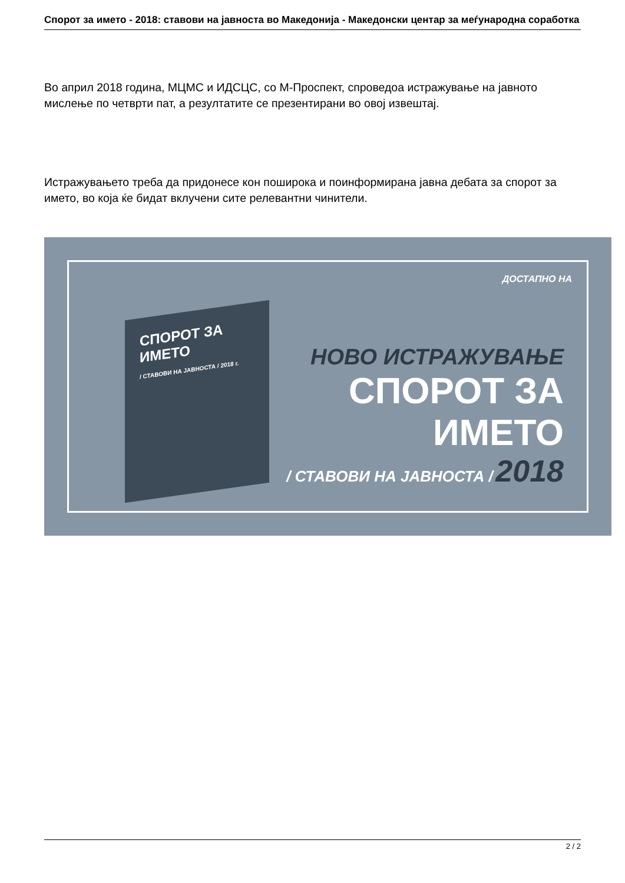Спорот за името - 2018: ставови на јавноста во Македонија - Македонски центар за меѓународна соработка
Во април 2018 година, МЦМС и ИДСЦС, со М-Проспект, спроведоа истражување на јавното мислење по четврти пат, а резултатите се презентирани во овој извештај.
Истражувањето треба да придонесе кон поширока и поинформирана јавна дебата за спорот за името, во која ќе бидат вклучени сите релевантни чинители.
СПОРОТ ЗА ИМЕТО
/ СТАВОВИ НА ЈАВНОСТА / 2018 г.
ДОСТАПНО НА
НОВО ИСТРАЖУВАЊЕ
СПОРОТ ЗА ИМЕТО
/ СТАВОВИ НА ЈАВНОСТА / 2018
2 / 2